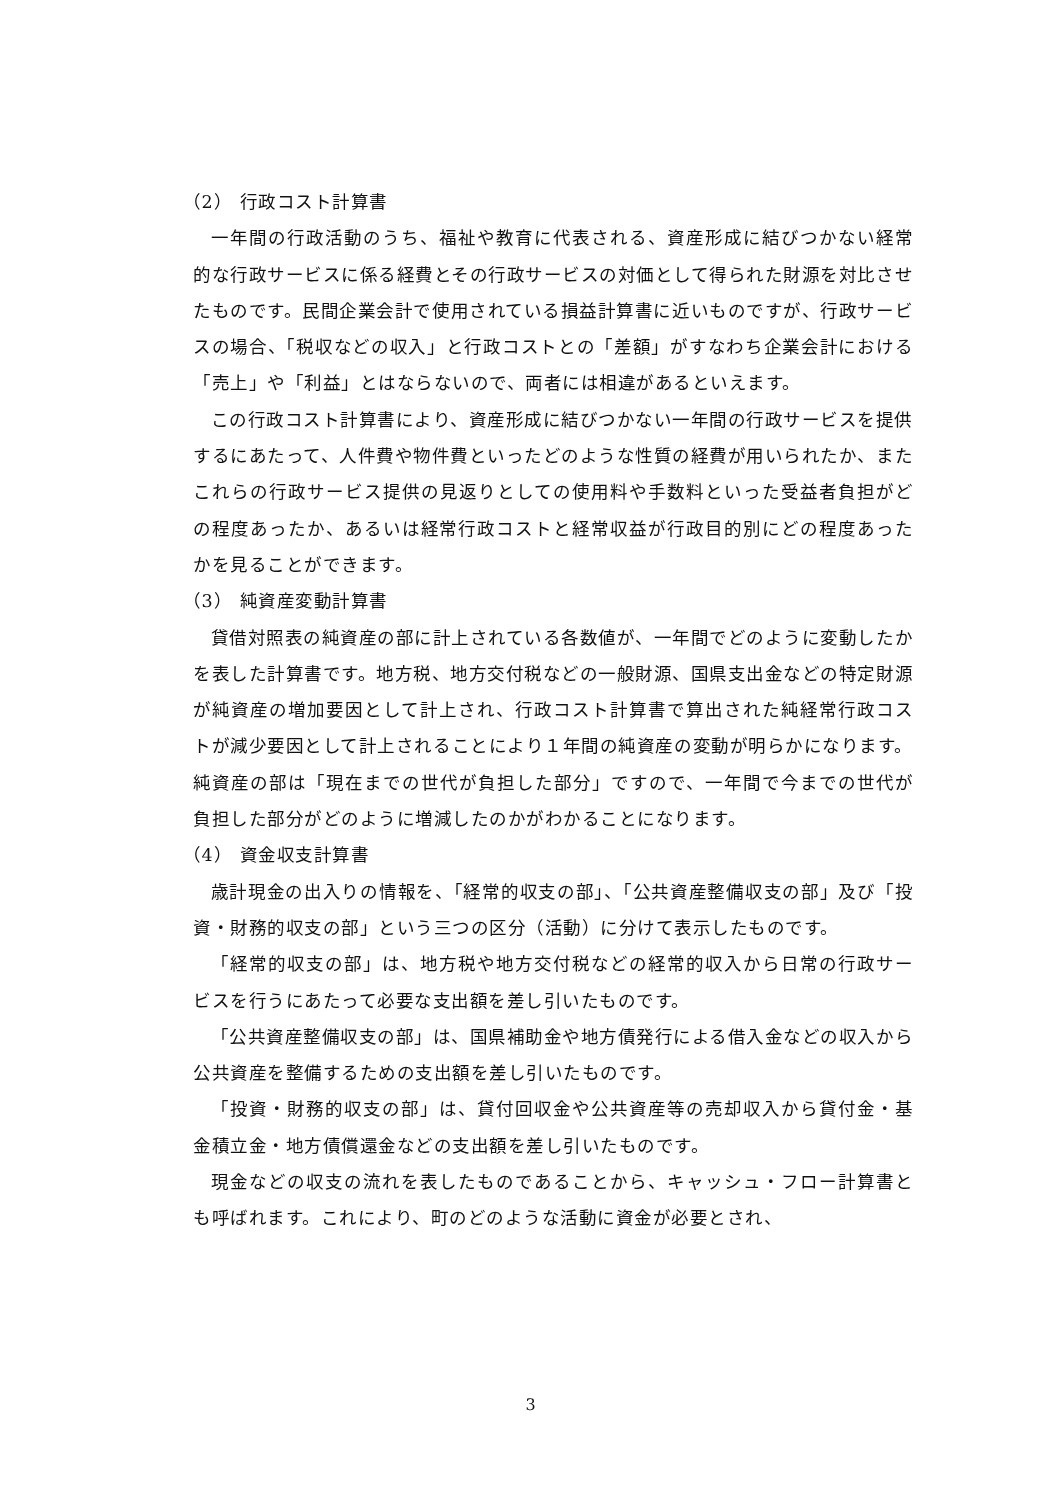（2） 行政コスト計算書
一年間の行政活動のうち、福祉や教育に代表される、資産形成に結びつかない経常的な行政サービスに係る経費とその行政サービスの対価として得られた財源を対比させたものです。民間企業会計で使用されている損益計算書に近いものですが、行政サービスの場合、「税収などの収入」と行政コストとの「差額」がすなわち企業会計における「売上」や「利益」とはならないので、両者には相違があるといえます。
この行政コスト計算書により、資産形成に結びつかない一年間の行政サービスを提供するにあたって、人件費や物件費といったどのような性質の経費が用いられたか、またこれらの行政サービス提供の見返りとしての使用料や手数料といった受益者負担がどの程度あったか、あるいは経常行政コストと経常収益が行政目的別にどの程度あったかを見ることができます。
（3） 純資産変動計算書
貸借対照表の純資産の部に計上されている各数値が、一年間でどのように変動したかを表した計算書です。地方税、地方交付税などの一般財源、国県支出金などの特定財源が純資産の増加要因として計上され、行政コスト計算書で算出された純経常行政コストが減少要因として計上されることにより１年間の純資産の変動が明らかになります。純資産の部は「現在までの世代が負担した部分」ですので、一年間で今までの世代が負担した部分がどのように増減したのかがわかることになります。
（4） 資金収支計算書
歳計現金の出入りの情報を、「経常的収支の部」、「公共資産整備収支の部」及び「投資・財務的収支の部」という三つの区分（活動）に分けて表示したものです。
「経常的収支の部」は、地方税や地方交付税などの経常的収入から日常の行政サービスを行うにあたって必要な支出額を差し引いたものです。
「公共資産整備収支の部」は、国県補助金や地方債発行による借入金などの収入から公共資産を整備するための支出額を差し引いたものです。
「投資・財務的収支の部」は、貸付回収金や公共資産等の売却収入から貸付金・基金積立金・地方債償還金などの支出額を差し引いたものです。
現金などの収支の流れを表したものであることから、キャッシュ・フロー計算書とも呼ばれます。これにより、町のどのような活動に資金が必要とされ、
3